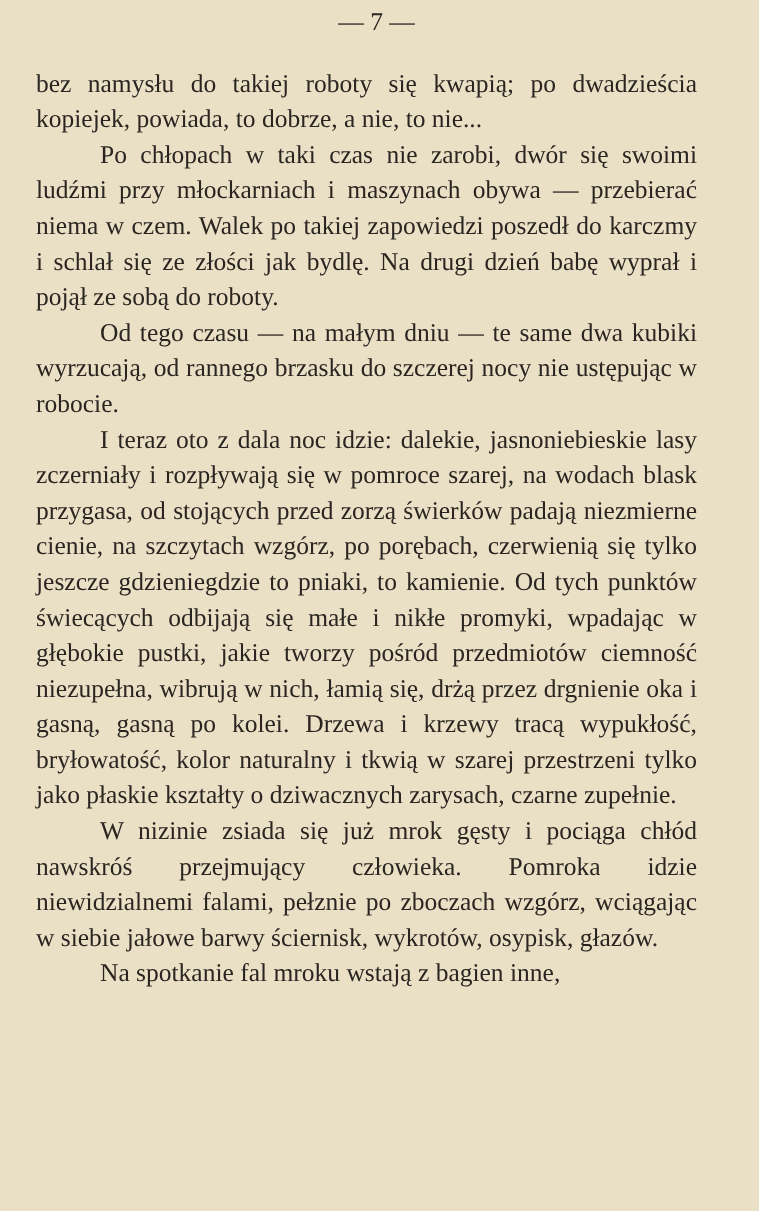— 7 —
bez namysłu do takiej roboty się kwapią; po dwadzieścia kopiejek, powiada, to dobrze, a nie, to nie...
Po chłopach w taki czas nie zarobi, dwór się swoimi ludźmi przy młockarniach i maszynach obywa — przebierać niema w czem. Walek po takiej zapowiedzi poszedł do karczmy i schlał się ze złości jak bydlę. Na drugi dzień babę wyprał i pojął ze sobą do roboty.
Od tego czasu — na małym dniu — te same dwa kubiki wyrzucają, od rannego brzasku do szczerej nocy nie ustępując w robocie.
I teraz oto z dala noc idzie: dalekie, jasnoniebieskie lasy zczerniały i rozpływają się w pomroce szarej, na wodach blask przygasa, od stojących przed zorzą świerków padają niezmierne cienie, na szczytach wzgórz, po porębach, czerwienią się tylko jeszcze gdzieniegdzie to pniaki, to kamienie. Od tych punktów świecących odbijają się małe i nikłe promyki, wpadając w głębokie pustki, jakie tworzy pośród przedmiotów ciemność niezupełna, wibrują w nich, łamią się, drżą przez drgnienie oka i gasną, gasną po kolei. Drzewa i krzewy tracą wypukłość, bryłowatość, kolor naturalny i tkwią w szarej przestrzeni tylko jako płaskie kształty o dziwacznych zarysach, czarne zupełnie.
W nizinie zsiada się już mrok gęsty i pociąga chłód nawskróś przejmujący człowieka. Pomroka idzie niewidzialnemi falami, pełznie po zboczach wzgórz, wciągając w siebie jałowe barwy ściernisk, wykrotów, osypisk, głazów.
Na spotkanie fal mroku wstają z bagien inne,